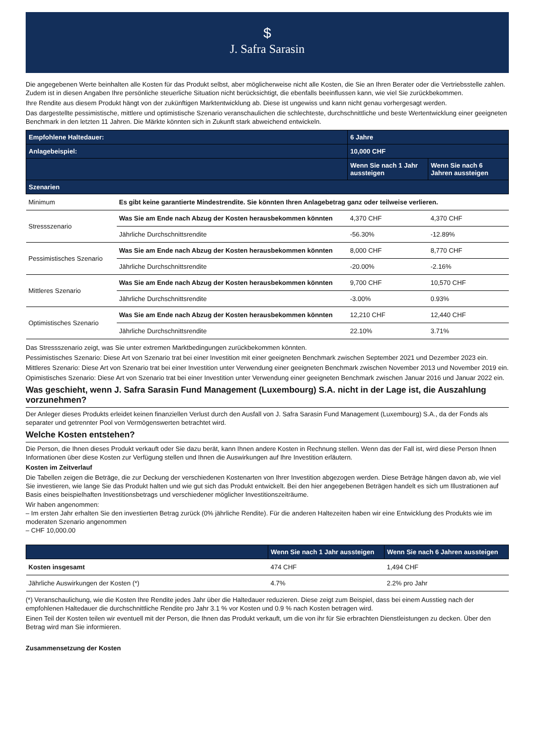$
J. Safra Sarasin
Die angegebenen Werte beinhalten alle Kosten für das Produkt selbst, aber möglicherweise nicht alle Kosten, die Sie an Ihren Berater oder die Vertriebsstelle zahlen. Zudem ist in diesen Angaben Ihre persönliche steuerliche Situation nicht berücksichtigt, die ebenfalls beeinflussen kann, wie viel Sie zurückbekommen.
Ihre Rendite aus diesem Produkt hängt von der zukünftigen Marktentwicklung ab. Diese ist ungewiss und kann nicht genau vorhergesagt werden.
Das dargestellte pessimistische, mittlere und optimistische Szenario veranschaulichen die schlechteste, durchschnittliche und beste Wertentwicklung einer geeigneten Benchmark in den letzten 11 Jahren. Die Märkte könnten sich in Zukunft stark abweichend entwickeln.
| Empfohlene Haltedauer: | | 6 Jahre | |
| --- | --- | --- | --- |
| Anlagebeispiel: | | 10,000 CHF | |
| | | Wenn Sie nach 1 Jahr aussteigen | Wenn Sie nach 6 Jahren aussteigen |
| Szenarien | | | |
| Minimum | Es gibt keine garantierte Mindestrendite. Sie könnten Ihren Anlagebetrag ganz oder teilweise verlieren. | | |
| Stressszenario | Was Sie am Ende nach Abzug der Kosten herausbekommen könnten | 4,370 CHF | 4,370 CHF |
| | Jährliche Durchschnittsrendite | -56.30% | -12.89% |
| Pessimistisches Szenario | Was Sie am Ende nach Abzug der Kosten herausbekommen könnten | 8,000 CHF | 8,770 CHF |
| | Jährliche Durchschnittsrendite | -20.00% | -2.16% |
| Mittleres Szenario | Was Sie am Ende nach Abzug der Kosten herausbekommen könnten | 9,700 CHF | 10,570 CHF |
| | Jährliche Durchschnittsrendite | -3.00% | 0.93% |
| Optimistisches Szenario | Was Sie am Ende nach Abzug der Kosten herausbekommen könnten | 12,210 CHF | 12,440 CHF |
| | Jährliche Durchschnittsrendite | 22.10% | 3.71% |
Das Stressszenario zeigt, was Sie unter extremen Marktbedingungen zurückbekommen könnten.
Pessimistisches Szenario: Diese Art von Szenario trat bei einer Investition mit einer geeigneten Benchmark zwischen September 2021 und Dezember 2023 ein.
Mittleres Szenario: Diese Art von Szenario trat bei einer Investition unter Verwendung einer geeigneten Benchmark zwischen November 2013 und November 2019 ein.
Opimistisches Szenario: Diese Art von Szenario trat bei einer Investition unter Verwendung einer geeigneten Benchmark zwischen Januar 2016 und Januar 2022 ein.
Was geschieht, wenn J. Safra Sarasin Fund Management (Luxembourg) S.A. nicht in der Lage ist, die Auszahlung vorzunehmen?
Der Anleger dieses Produkts erleidet keinen finanziellen Verlust durch den Ausfall von J. Safra Sarasin Fund Management (Luxembourg) S.A., da der Fonds als separater und getrennter Pool von Vermögenswerten betrachtet wird.
Welche Kosten entstehen?
Die Person, die Ihnen dieses Produkt verkauft oder Sie dazu berät, kann Ihnen andere Kosten in Rechnung stellen. Wenn das der Fall ist, wird diese Person Ihnen Informationen über diese Kosten zur Verfügung stellen und Ihnen die Auswirkungen auf Ihre Investition erläutern.
Kosten im Zeitverlauf
Die Tabellen zeigen die Beträge, die zur Deckung der verschiedenen Kostenarten von Ihrer Investition abgezogen werden. Diese Beträge hängen davon ab, wie viel Sie investieren, wie lange Sie das Produkt halten und wie gut sich das Produkt entwickelt. Bei den hier angegebenen Beträgen handelt es sich um Illustrationen auf Basis eines beispielhaften Investitionsbetrags und verschiedener möglicher Investitionszeiträume.
Wir haben angenommen:
– Im ersten Jahr erhalten Sie den investierten Betrag zurück (0% jährliche Rendite). Für die anderen Haltezeiten haben wir eine Entwicklung des Produkts wie im moderaten Szenario angenommen
– CHF 10,000.00
| | Wenn Sie nach 1 Jahr aussteigen | Wenn Sie nach 6 Jahren aussteigen |
| --- | --- | --- |
| Kosten insgesamt | 474 CHF | 1,494 CHF |
| Jährliche Auswirkungen der Kosten (*) | 4.7% | 2.2% pro Jahr |
(*) Veranschaulichung, wie die Kosten Ihre Rendite jedes Jahr über die Haltedauer reduzieren. Diese zeigt zum Beispiel, dass bei einem Ausstieg nach der empfohlenen Haltedauer die durchschnittliche Rendite pro Jahr 3.1 % vor Kosten und 0.9 % nach Kosten betragen wird.
Einen Teil der Kosten teilen wir eventuell mit der Person, die Ihnen das Produkt verkauft, um die von ihr für Sie erbrachten Dienstleistungen zu decken. Über den Betrag wird man Sie informieren.
Zusammensetzung der Kosten